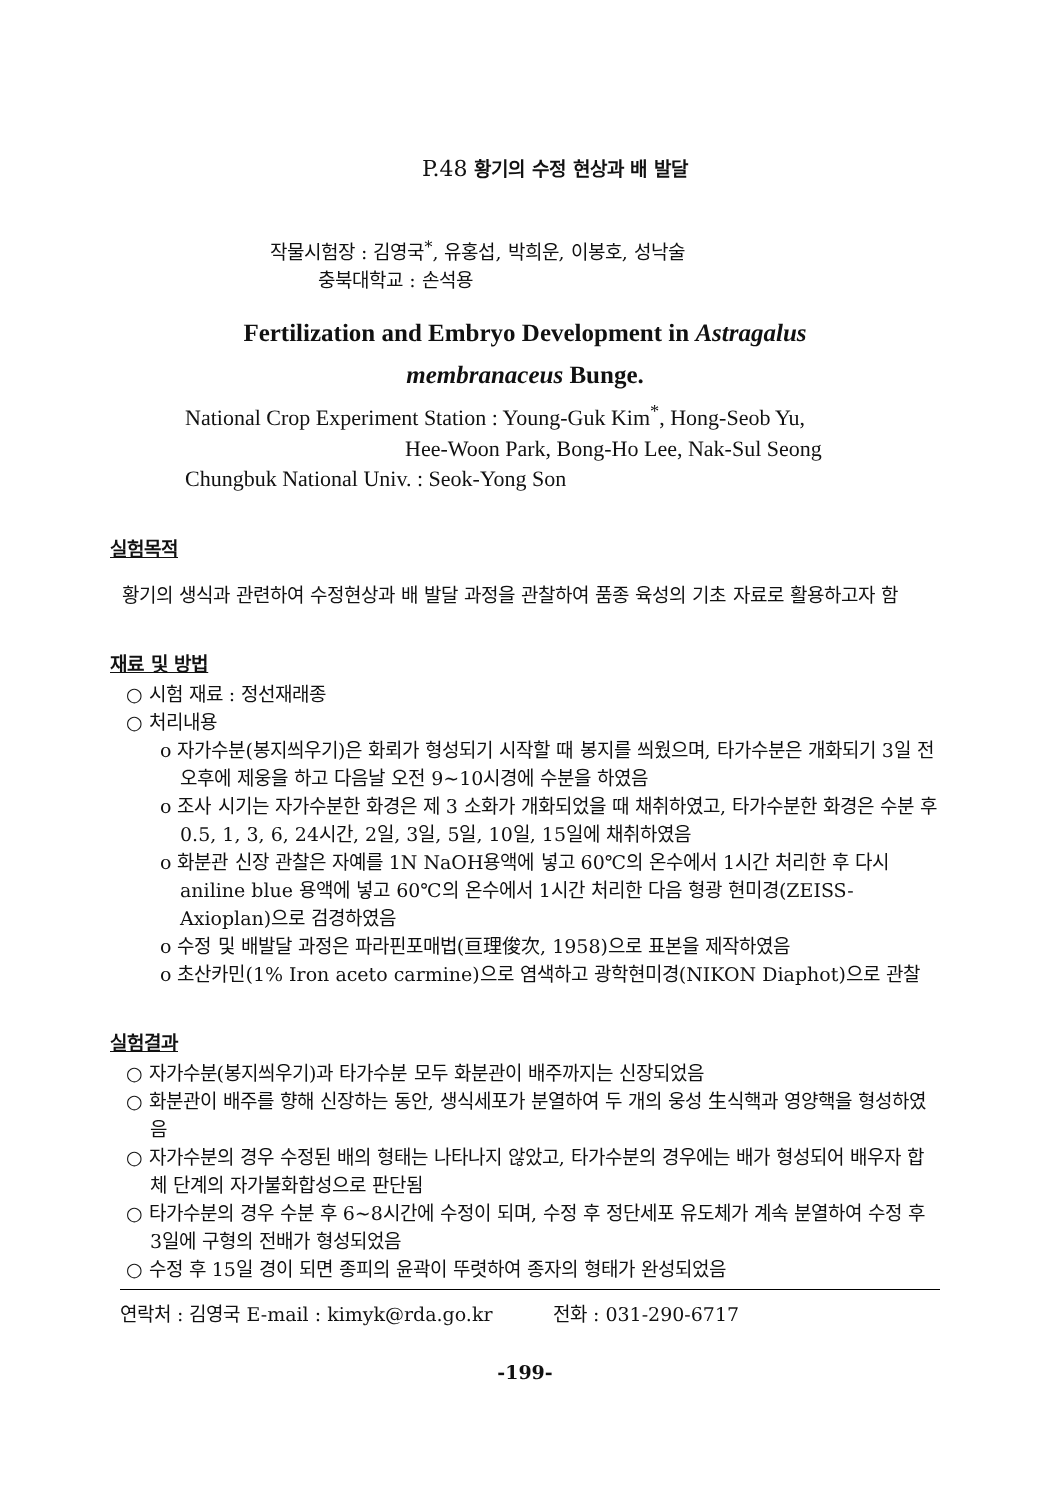P.48 황기의 수정 현상과 배 발달
작물시험장 : 김영국<sup>*</sup>, 유홍섭, 박희운, 이봉호, 성낙술
충북대학교 : 손석용
Fertilization and Embryo Development in Astragalus
membranaceus Bunge.
National Crop Experiment Station : Young-Guk Kim<sup>*</sup>, Hong-Seob Yu,
Hee-Woon Park, Bong-Ho Lee, Nak-Sul Seong
Chungbuk National Univ. : Seok-Yong Son
실험목적
황기의 생식과 관련하여 수정현상과 배 발달 과정을 관찰하여 품종 육성의 기초 자료로 활용하고자 함
재료 및 방법
○ 시험 재료 : 정선재래종
○ 처리내용
o 자가수분(봉지씌우기)은 화뢰가 형성되기 시작할 때 봉지를 씌웠으며, 타가수분은 개화되기 3일 전 오후에 제웅을 하고 다음날 오전 9~10시경에 수분을 하였음
o 조사 시기는 자가수분한 화경은 제 3 소화가 개화되었을 때 채취하였고, 타가수분한 화경은 수분 후 0.5, 1, 3, 6, 24시간, 2일, 3일, 5일, 10일, 15일에 채취하였음
o 화분관 신장 관찰은 자예를 1N NaOH용액에 넣고 60℃의 온수에서 1시간 처리한 후 다시 aniline blue 용액에 넣고 60℃의 온수에서 1시간 처리한 다음 형광 현미경(ZEISS-Axioplan)으로 검경하였음
o 수정 및 배발달 과정은 파라핀포매법(亘理俊次, 1958)으로 표본을 제작하였음
o 초산카민(1% Iron aceto carmine)으로 염색하고 광학현미경(NIKON Diaphot)으로 관찰
실험결과
○ 자가수분(봉지씌우기)과 타가수분 모두 화분관이 배주까지는 신장되었음
○ 화분관이 배주를 향해 신장하는 동안, 생식세포가 분열하여 두 개의 웅성 生식핵과 영양핵을 형성하였음
○ 자가수분의 경우 수정된 배의 형태는 나타나지 않았고, 타가수분의 경우에는 배가 형성되어 배우자 합체 단계의 자가불화합성으로 판단됨
○ 타가수분의 경우 수분 후 6~8시간에 수정이 되며, 수정 후 정단세포 유도체가 계속 분열하여 수정 후 3일에 구형의 전배가 형성되었음
○ 수정 후 15일 경이 되면 종피의 윤곽이 뚜렷하여 종자의 형태가 완성되었음
연락처 : 김영국 E-mail : kimyk@rda.go.kr 전화 : 031-290-6717
-199-